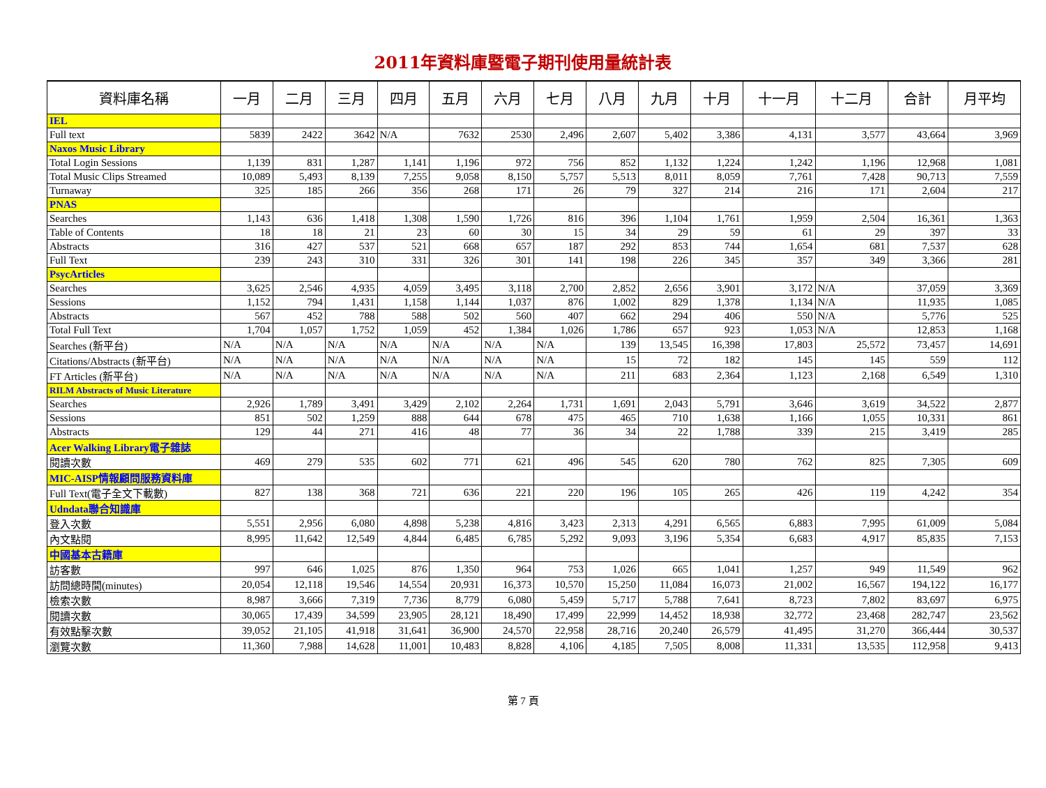2011年資料庫暨電子期刊使用量統計表
| 資料庫名稱 | 一月 | 二月 | 三月 | 四月 | 五月 | 六月 | 七月 | 八月 | 九月 | 十月 | 十一月 | 十二月 | 合計 | 月平均 |
| --- | --- | --- | --- | --- | --- | --- | --- | --- | --- | --- | --- | --- | --- | --- |
| IEL | | | | | | | | | | | | | | |
| Full text | 5839 | 2422 | 3642 | N/A | 7632 | 2530 | 2,496 | 2,607 | 5,402 | 3,386 | 4,131 | 3,577 | 43,664 | 3,969 |
| Naxos Music Library | | | | | | | | | | | | | | |
| Total Login Sessions | 1,139 | 831 | 1,287 | 1,141 | 1,196 | 972 | 756 | 852 | 1,132 | 1,224 | 1,242 | 1,196 | 12,968 | 1,081 |
| Total Music Clips Streamed | 10,089 | 5,493 | 8,139 | 7,255 | 9,058 | 8,150 | 5,757 | 5,513 | 8,011 | 8,059 | 7,761 | 7,428 | 90,713 | 7,559 |
| Turnaway | 325 | 185 | 266 | 356 | 268 | 171 | 26 | 79 | 327 | 214 | 216 | 171 | 2,604 | 217 |
| PNAS | | | | | | | | | | | | | | |
| Searches | 1,143 | 636 | 1,418 | 1,308 | 1,590 | 1,726 | 816 | 396 | 1,104 | 1,761 | 1,959 | 2,504 | 16,361 | 1,363 |
| Table of Contents | 18 | 18 | 21 | 23 | 60 | 30 | 15 | 34 | 29 | 59 | 61 | 29 | 397 | 33 |
| Abstracts | 316 | 427 | 537 | 521 | 668 | 657 | 187 | 292 | 853 | 744 | 1,654 | 681 | 7,537 | 628 |
| Full Text | 239 | 243 | 310 | 331 | 326 | 301 | 141 | 198 | 226 | 345 | 357 | 349 | 3,366 | 281 |
| PsycArticles | | | | | | | | | | | | | | |
| Searches | 3,625 | 2,546 | 4,935 | 4,059 | 3,495 | 3,118 | 2,700 | 2,852 | 2,656 | 3,901 | 3,172 | N/A | 37,059 | 3,369 |
| Sessions | 1,152 | 794 | 1,431 | 1,158 | 1,144 | 1,037 | 876 | 1,002 | 829 | 1,378 | 1,134 | N/A | 11,935 | 1,085 |
| Abstracts | 567 | 452 | 788 | 588 | 502 | 560 | 407 | 662 | 294 | 406 | 550 | N/A | 5,776 | 525 |
| Total Full Text | 1,704 | 1,057 | 1,752 | 1,059 | 452 | 1,384 | 1,026 | 1,786 | 657 | 923 | 1,053 | N/A | 12,853 | 1,168 |
| Searches (新平台) | N/A | N/A | N/A | N/A | N/A | N/A | N/A | 139 | 13,545 | 16,398 | 17,803 | 25,572 | 73,457 | 14,691 |
| Citations/Abstracts (新平台) | N/A | N/A | N/A | N/A | N/A | N/A | N/A | 15 | 72 | 182 | 145 | 145 | 559 | 112 |
| FT Articles (新平台) | N/A | N/A | N/A | N/A | N/A | N/A | N/A | 211 | 683 | 2,364 | 1,123 | 2,168 | 6,549 | 1,310 |
| RILM Abstracts of Music Literature | | | | | | | | | | | | | | |
| Searches | 2,926 | 1,789 | 3,491 | 3,429 | 2,102 | 2,264 | 1,731 | 1,691 | 2,043 | 5,791 | 3,646 | 3,619 | 34,522 | 2,877 |
| Sessions | 851 | 502 | 1,259 | 888 | 644 | 678 | 475 | 465 | 710 | 1,638 | 1,166 | 1,055 | 10,331 | 861 |
| Abstracts | 129 | 44 | 271 | 416 | 48 | 77 | 36 | 34 | 22 | 1,788 | 339 | 215 | 3,419 | 285 |
| Acer Walking Library電子雜誌 | | | | | | | | | | | | | | |
| 閱讀次數 | 469 | 279 | 535 | 602 | 771 | 621 | 496 | 545 | 620 | 780 | 762 | 825 | 7,305 | 609 |
| MIC-AISP情報顧問服務資料庫 | | | | | | | | | | | | | | |
| Full Text(電子全文下載數) | 827 | 138 | 368 | 721 | 636 | 221 | 220 | 196 | 105 | 265 | 426 | 119 | 4,242 | 354 |
| Udndata聯合知識庫 | | | | | | | | | | | | | | |
| 登入次數 | 5,551 | 2,956 | 6,080 | 4,898 | 5,238 | 4,816 | 3,423 | 2,313 | 4,291 | 6,565 | 6,883 | 7,995 | 61,009 | 5,084 |
| 內文點閱 | 8,995 | 11,642 | 12,549 | 4,844 | 6,485 | 6,785 | 5,292 | 9,093 | 3,196 | 5,354 | 6,683 | 4,917 | 85,835 | 7,153 |
| 中國基本古籍庫 | | | | | | | | | | | | | | |
| 訪客數 | 997 | 646 | 1,025 | 876 | 1,350 | 964 | 753 | 1,026 | 665 | 1,041 | 1,257 | 949 | 11,549 | 962 |
| 訪問總時間(minutes) | 20,054 | 12,118 | 19,546 | 14,554 | 20,931 | 16,373 | 10,570 | 15,250 | 11,084 | 16,073 | 21,002 | 16,567 | 194,122 | 16,177 |
| 檢索次數 | 8,987 | 3,666 | 7,319 | 7,736 | 8,779 | 6,080 | 5,459 | 5,717 | 5,788 | 7,641 | 8,723 | 7,802 | 83,697 | 6,975 |
| 閱讀次數 | 30,065 | 17,439 | 34,599 | 23,905 | 28,121 | 18,490 | 17,499 | 22,999 | 14,452 | 18,938 | 32,772 | 23,468 | 282,747 | 23,562 |
| 有效點擊次數 | 39,052 | 21,105 | 41,918 | 31,641 | 36,900 | 24,570 | 22,958 | 28,716 | 20,240 | 26,579 | 41,495 | 31,270 | 366,444 | 30,537 |
| 瀏覽次數 | 11,360 | 7,988 | 14,628 | 11,001 | 10,483 | 8,828 | 4,106 | 4,185 | 7,505 | 8,008 | 11,331 | 13,535 | 112,958 | 9,413 |
第 7 頁